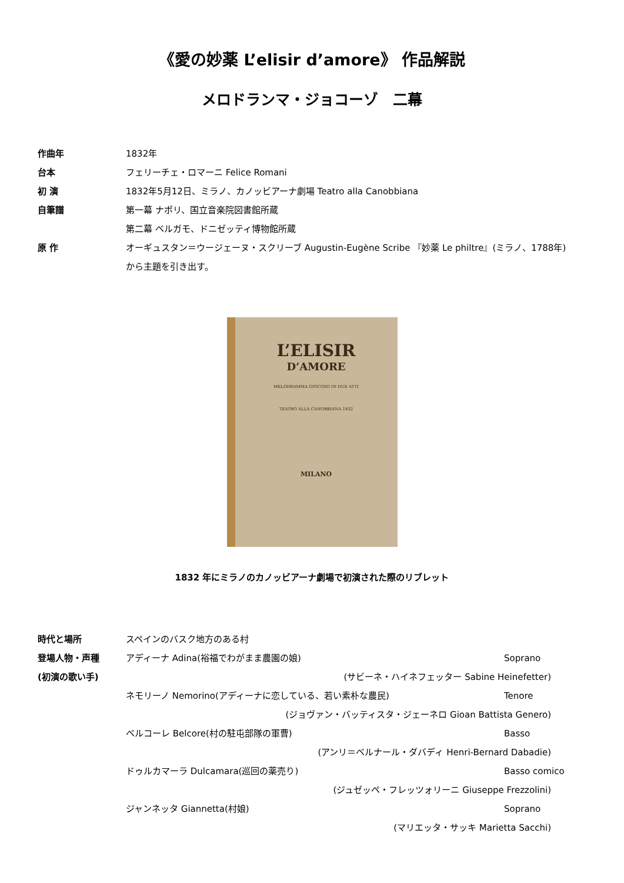《愛の妙薬 L’elisir d’amore》 作品解説
メロドランマ・ジョコーゾ　二幕
作曲年 1832年
台本 フェリーチェ・ロマーニ Felice Romani
初 演 1832年5月12日、ミラノ、カノッビアーナ劇場 Teatro alla Canobbiana
自筆譜 第一幕 ナポリ、国立音楽院図書館所蔵
第二幕 ベルガモ、ドニゼッティ博物館所蔵
原 作 オーギュスタン＝ウージェーヌ・スクリーブ Augustin-Eugène Scribe 『妙薬 Le philtre』(ミラノ、1788年)
から主題を引き出す。
L’ELISIR
D’AMORE
MELODRAMMA GIOCOSO IN DUE ATTI
TEATRO ALLA CANOBBIANA 1832
MILANO
1832 年にミラノのカノッビアーナ劇場で初演された際のリブレット
時代と場所 スペインのバスク地方のある村
登場人物・声種
(初演の歌い手)
アディーナ Adina(裕福でわがまま農園の娘)
Soprano
(サビーネ・ハイネフェッター Sabine Heinefetter)
ネモリーノ Nemorino(アディーナに恋している、若い素朴な農民)
Tenore
(ジョヴァン・バッティスタ・ジェーネロ Gioan Battista Genero)
ベルコーレ Belcore(村の駐屯部隊の軍曹)
Basso
(アンリ＝ベルナール・ダバディ Henri-Bernard Dabadie)
ドゥルカマーラ Dulcamara(巡回の薬売り)
Basso comico
(ジュゼッペ・フレッツォリーニ Giuseppe Frezzolini)
ジャンネッタ Giannetta(村娘) Soprano
(マリエッタ・サッキ Marietta Sacchi)